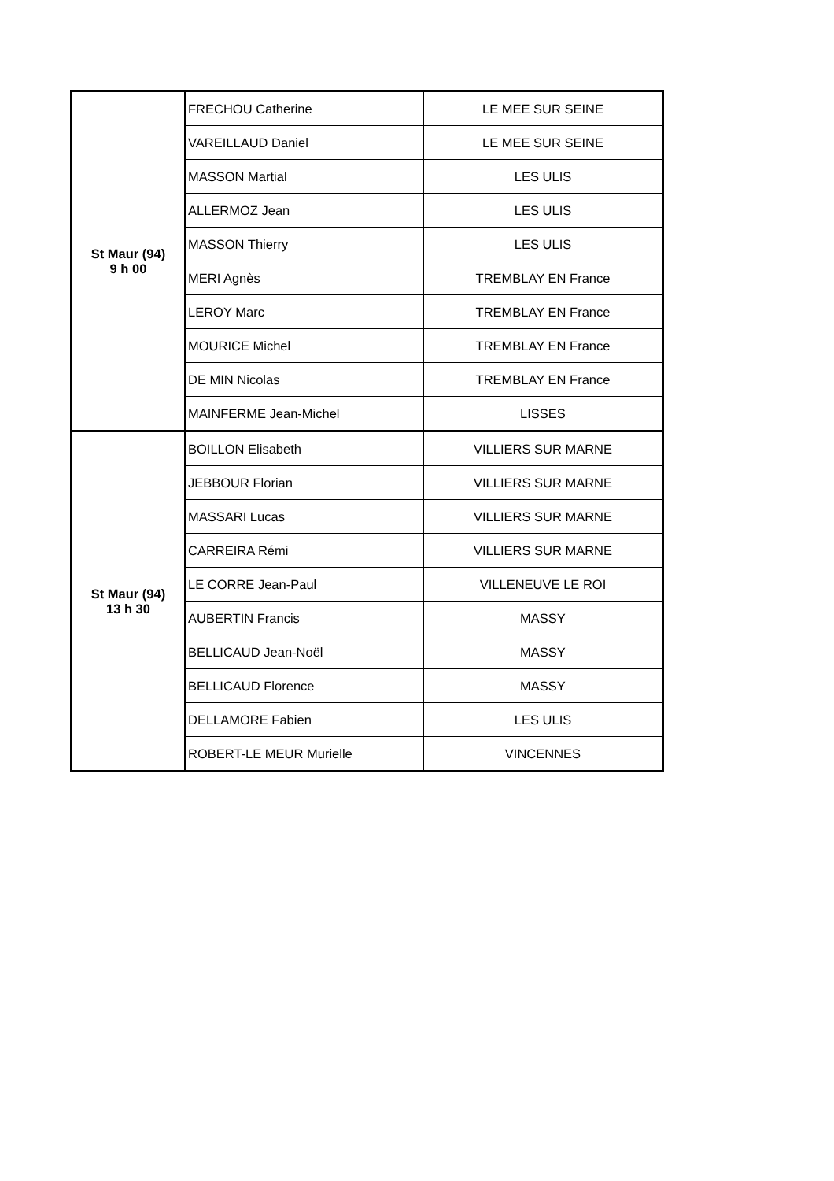| St Maur (94) 9 h 00 | FRECHOU Catherine | LE MEE SUR SEINE |
| | VAREILLAUD Daniel | LE MEE SUR SEINE |
| | MASSON Martial | LES ULIS |
| | ALLERMOZ Jean | LES ULIS |
| | MASSON Thierry | LES ULIS |
| | MERI Agnès | TREMBLAY EN France |
| | LEROY Marc | TREMBLAY EN France |
| | MOURICE Michel | TREMBLAY EN France |
| | DE MIN Nicolas | TREMBLAY EN France |
| | MAINFERME Jean-Michel | LISSES |
| St Maur (94) 13 h 30 | BOILLON Elisabeth | VILLIERS SUR MARNE |
| | JEBBOUR Florian | VILLIERS SUR MARNE |
| | MASSARI Lucas | VILLIERS SUR MARNE |
| | CARREIRA Rémi | VILLIERS SUR MARNE |
| | LE CORRE Jean-Paul | VILLENEUVE LE ROI |
| | AUBERTIN Francis | MASSY |
| | BELLICAUD Jean-Noël | MASSY |
| | BELLICAUD Florence | MASSY |
| | DELLAMORE Fabien | LES ULIS |
| | ROBERT-LE MEUR Murielle | VINCENNES |